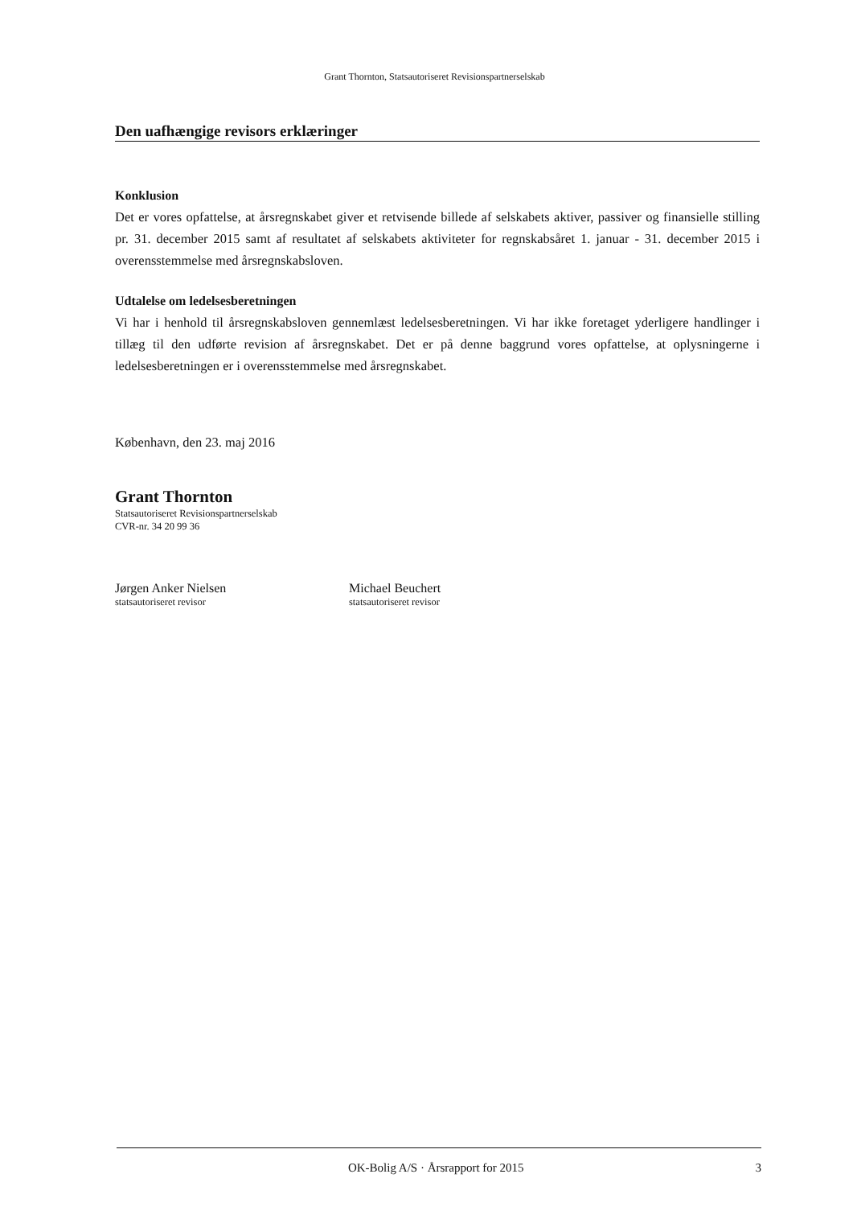Grant Thornton, Statsautoriseret Revisionspartnerselskab
Den uafhængige revisors erklæringer
Konklusion
Det er vores opfattelse, at årsregnskabet giver et retvisende billede af selskabets aktiver, passiver og finansielle stilling pr. 31. december 2015 samt af resultatet af selskabets aktiviteter for regnskabsåret 1. januar - 31. december 2015 i overensstemmelse med årsregnskabsloven.
Udtalelse om ledelsesberetningen
Vi har i henhold til årsregnskabsloven gennemlæst ledelsesberetningen. Vi har ikke foretaget yderligere handlinger i tillæg til den udførte revision af årsregnskabet. Det er på denne baggrund vores opfattelse, at oplysningerne i ledelsesberetningen er i overensstemmelse med årsregnskabet.
København, den 23. maj 2016
Grant Thornton
Statsautoriseret Revisionspartnerselskab
CVR-nr. 34 20 99 36
Jørgen Anker Nielsen
statsautoriseret revisor
Michael Beuchert
statsautoriseret revisor
OK-Bolig A/S · Årsrapport for 2015 3